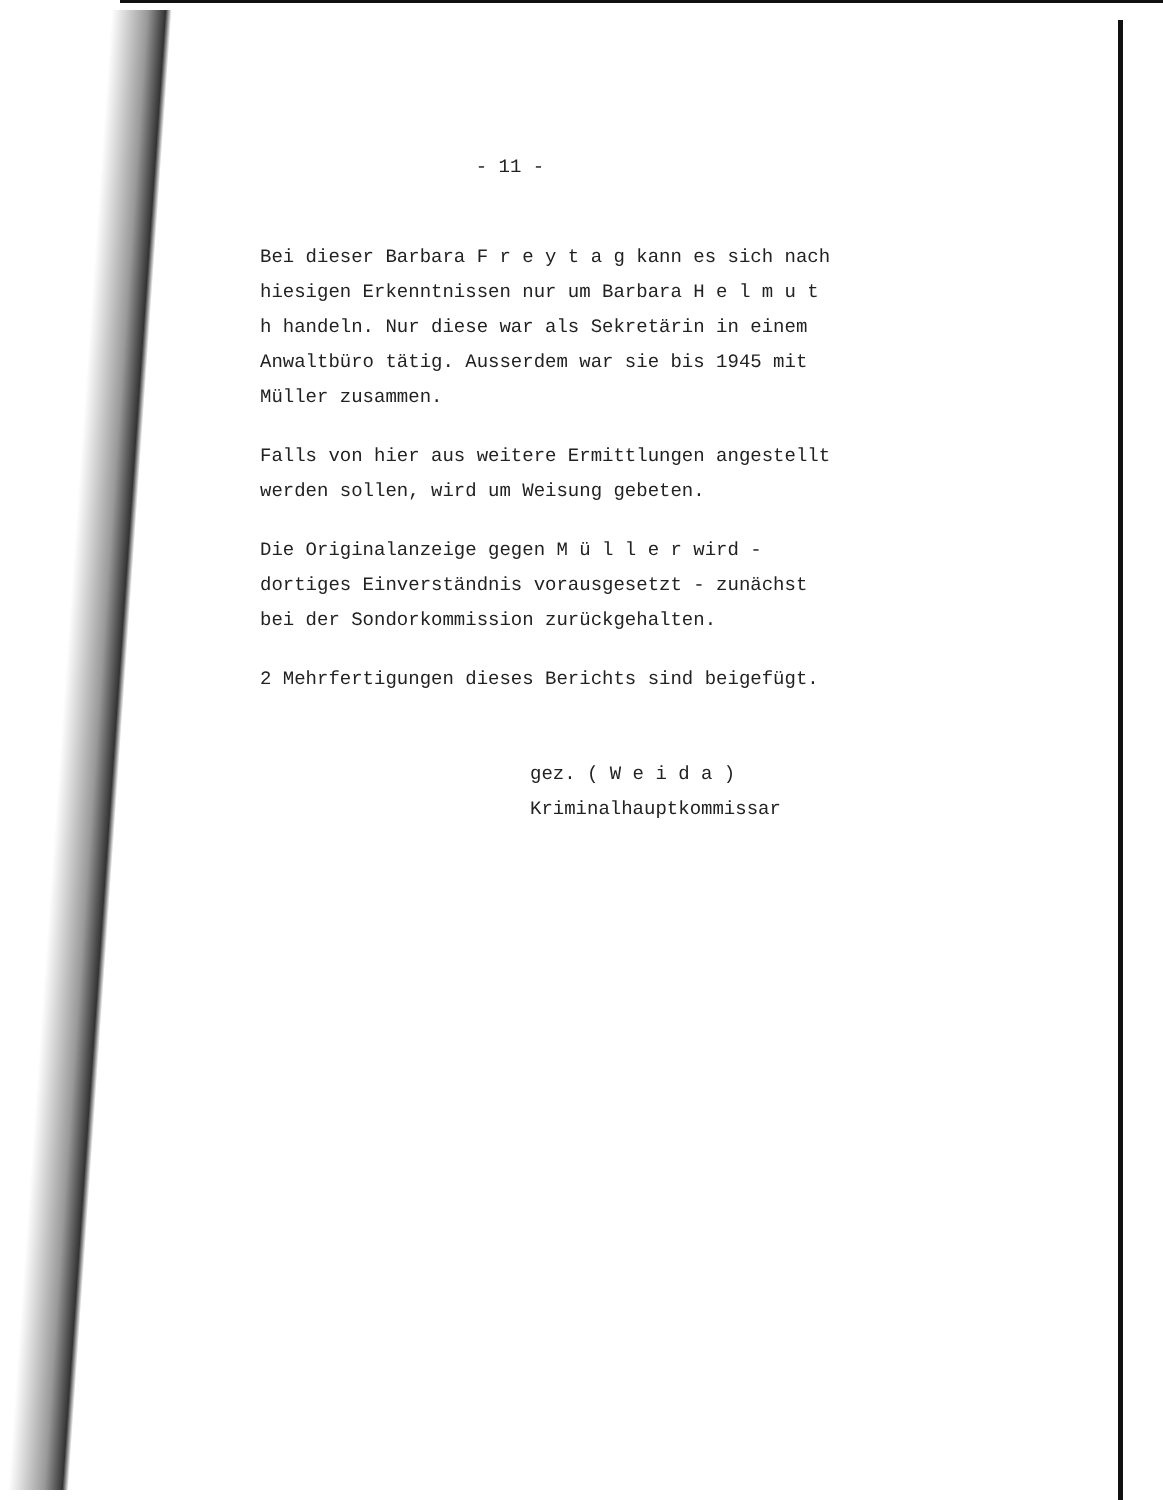- 11 -
Bei dieser Barbara F r e y t a g kann es sich nach hiesigen Erkenntnissen nur um Barbara H e l m u t h handeln. Nur diese war als Sekretärin in einem Anwaltbüro tätig. Ausserdem war sie bis 1945 mit Müller zusammen.
Falls von hier aus weitere Ermittlungen angestellt werden sollen, wird um Weisung gebeten.
Die Originalanzeige gegen M ü l l e r wird - dortiges Einverständnis vorausgesetzt - zunächst bei der Sondorkommission zurückgehalten.
2 Mehrfertigungen dieses Berichts sind beigefügt.
gez. ( W e i d a )
Kriminalhauptkommissar